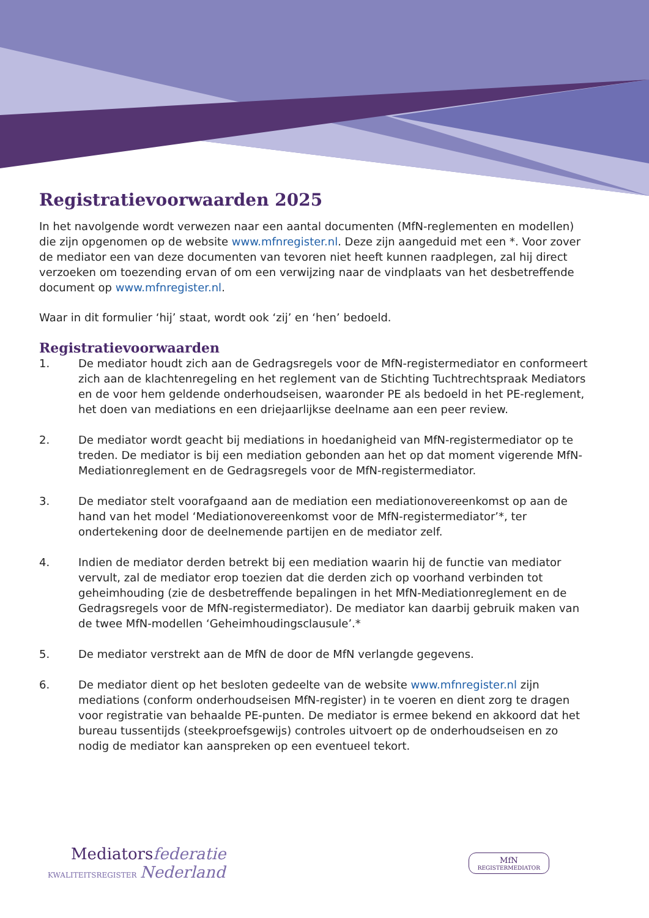Registratievoorwaarden 2025
In het navolgende wordt verwezen naar een aantal documenten (MfN-reglementen en modellen) die zijn opgenomen op de website www.mfnregister.nl. Deze zijn aangeduid met een *. Voor zover de mediator een van deze documenten van tevoren niet heeft kunnen raadplegen, zal hij direct verzoeken om toezending ervan of om een verwijzing naar de vindplaats van het desbetreffende document op www.mfnregister.nl.
Waar in dit formulier ‘hij’ staat, wordt ook ‘zij’ en ‘hen’ bedoeld.
Registratievoorwaarden
1. De mediator houdt zich aan de Gedragsregels voor de MfN-registermediator en conformeert zich aan de klachtenregeling en het reglement van de Stichting Tuchtrechtspraak Mediators en de voor hem geldende onderhoudseisen, waaronder PE als bedoeld in het PE-reglement, het doen van mediations en een driejaarlijkse deelname aan een peer review.
2. De mediator wordt geacht bij mediations in hoedanigheid van MfN-registermediator op te treden. De mediator is bij een mediation gebonden aan het op dat moment vigerende MfN-Mediationreglement en de Gedragsregels voor de MfN-registermediator.
3. De mediator stelt voorafgaand aan de mediation een mediationovereenkomst op aan de hand van het model ‘Mediationovereenkomst voor de MfN-registermediator’*, ter ondertekening door de deelnemende partijen en de mediator zelf.
4. Indien de mediator derden betrekt bij een mediation waarin hij de functie van mediator vervult, zal de mediator erop toezien dat die derden zich op voorhand verbinden tot geheimhouding (zie de desbetreffende bepalingen in het MfN-Mediationreglement en de Gedragsregels voor de MfN-registermediator). De mediator kan daarbij gebruik maken van de twee MfN-modellen ‘Geheimhoudingsclausule’.*
5. De mediator verstrekt aan de MfN de door de MfN verlangde gegevens.
6. De mediator dient op het besloten gedeelte van de website www.mfnregister.nl zijn mediations (conform onderhoudseisen MfN-register) in te voeren en dient zorg te dragen voor registratie van behaalde PE-punten. De mediator is ermee bekend en akkoord dat het bureau tussentijds (steekproefsgewijs) controles uitvoert op de onderhoudseisen en zo nodig de mediator kan aanspreken op een eventueel tekort.
Mediators federatie
KWALITEITSREGISTER Nederland
MfN
REGISTERMEDIATOR